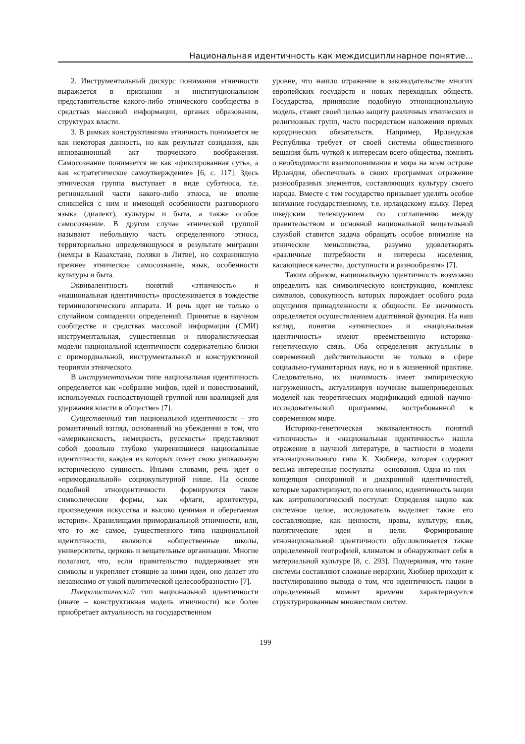Национальная идентичность как междисциплинарное понятие...
2. Инструментальный дискурс понимания этничности выражается в признании и институциональном представительстве какого-либо этнического сообщества в средствах массовой информации, органах образования, структурах власти.
3. В рамках конструктивизма этничность понимается не как некоторая данность, но как результат созидания, как инновационный акт творческого воображения. Самосознание понимается не как «фиксированная суть», а как «стратегическое самоутверждение» [6, с. 117]. Здесь этническая группа выступает в виде субэтноса, т.е. региональной части какого-либо этноса, не вполне слившейся с ним и имеющей особенности разговорного языка (диалект), культуры и быта, а также особое самосознание. В другом случае этнической группой называют небольшую часть определенного этноса, территориально определяющуюся в результате миграции (немцы в Казахстане, поляки в Литве), но сохранившую прежнее этническое самосознание, язык, особенности культуры и быта.
Эквивалентность понятий «этничность» и «национальная идентичность» прослеживается в тождестве терминологического аппарата. И речь идет не только о случайном совпадении определений. Принятые в научном сообществе и средствах массовой информации (СМИ) инструментальная, существенная и плюралистическая модели национальной идентичности содержательно близки с примордиальной, инструментальной и конструктивной теориями этнического.
В инструментальном типе национальная идентичность определяется как «собрание мифов, идей и повествований, используемых господствующей группой или коалицией для удержания власти в обществе» [7].
Существенный тип национальной идентичности – это романтичный взгляд, основанный на убеждении в том, что «американскость, немецкость, русскость» представляют собой довольно глубоко укоренившиеся национальные идентичности, каждая из которых имеет свою уникальную историческую сущность. Иными словами, речь идет о «примордиальной» социокультурной нише. На основе подобной этноидентичности формируются такие символические формы, как «флаги, архитектура, произведения искусства и высоко ценимая и оберегаемая история». Хранилищами примордиальной этничности, или, что то же самое, существенного типа национальной идентичности, являются «общественные школы, университеты, церковь и вещательные организации. Многие полагают, что, если правительство поддерживает эти символы и укрепляет стоящие за ними идеи, оно делает это независимо от узкой политической целесообразности» [7].
Плюралистический тип национальной идентичности (иначе – конструктивная модель этничности) все более приобретает актуальность на государственном
уровне, что нашло отражение в законодательстве многих европейских государств и новых переходных обществ. Государства, принявшие подобную этнонациональную модель, ставят своей целью защиту различных этнических и религиозных групп, часто посредством наложения прямых юридических обязательств. Например, Ирландская Республика требует от своей системы общественного вещания быть чуткой к интересам всего общества, помнить о необходимости взаимопонимания и мира на всем острове Ирландия, обеспечивать в своих программах отражение разнообразных элементов, составляющих культуру своего народа. Вместе с тем государство призывает уделять особое внимание государственному, т.е. ирландскому языку. Перед шведским телевидением по соглашению между правительством и основной национальной вещательной службой ставится задача обращать особое внимание на этнические меньшинства, разумно удовлетворять «различные потребности и интересы населения, касающиеся качества, доступности и разнообразия» [7].
Таким образом, национальную идентичность возможно определить как символическую конструкцию, комплекс символов, совокупность которых порождает особого рода ощущения принадлежности к общности. Ее значимость определяется осуществлением адаптивной функции. На наш взгляд, понятия «этническое» и «национальная идентичность» имеют преемственную историко-генетическую связь. Оба определения актуальны в современной действительности не только в сфере социально-гуманитарных наук, но и в жизненной практике. Следовательно, их значимость имеет эмпирическую нагруженность, актуализируя изучение вышеприведенных моделей как теоретических модификаций единой научно-исследовательской программы, востребованной в современном мире.
Историко-генетическая эквивалентность понятий «этничность» и «национальная идентичность» нашла отражение в научной литературе, в частности в модели этнонационального типа К. Хюбнера, которая содержит весьма интересные постулаты – основания. Одна из них – концепция синхронной и диахронной идентичностей, которые характеризуют, по его мнению, идентичность нации как антропологический постулат. Определяя нацию как системное целое, исследователь выделяет такие его составляющие, как ценности, нравы, культуру, язык, политические идеи и цели. Формирование этнонациональной идентичности обусловливается также определенной географией, климатом и обнаруживает себя в материальной культуре [8, с. 293]. Подчеркивая, что такие системы составляют сложные иерархии, Хюбнер приходит к постулированию вывода о том, что идентичность нации в определенный момент времени характеризуется структурированным множеством систем.
199